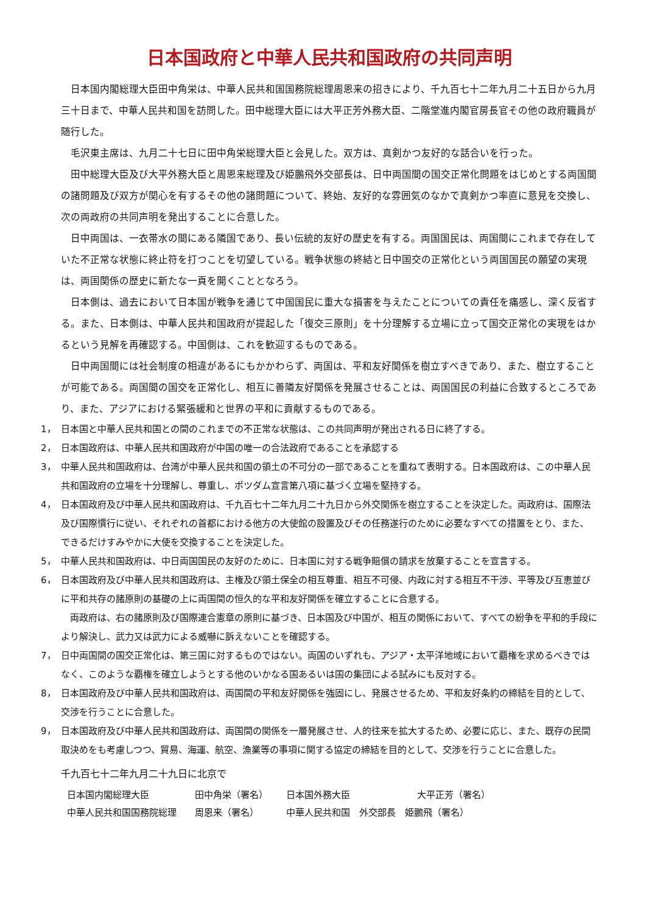日本国政府と中華人民共和国政府の共同声明
日本国内閣総理大臣田中角栄は、中華人民共和国国務院総理周恩来の招きにより、千九百七十二年九月二十五日から九月三十日まで、中華人民共和国を訪問した。田中総理大臣には大平正芳外務大臣、二階堂進内閣官房長官その他の政府職員が随行した。
毛沢東主席は、九月二十七日に田中角栄総理大臣と会見した。双方は、真剣かつ友好的な話合いを行った。
田中総理大臣及び大平外務大臣と周恩来総理及び姫鵬飛外交部長は、日中両国間の国交正常化問題をはじめとする両国間の諸問題及び双方が関心を有するその他の諸問題について、終始、友好的な雰囲気のなかで真剣かつ率直に意見を交換し、次の両政府の共同声明を発出することに合意した。
日中両国は、一衣帯水の間にある隣国であり、長い伝統的友好の歴史を有する。両国国民は、両国間にこれまで存在していた不正常な状態に終止符を打つことを切望している。戦争状態の終結と日中国交の正常化という両国国民の願望の実現は、両国関係の歴史に新たな一頁を開くこととなろう。
日本側は、過去において日本国が戦争を通じて中国国民に重大な損害を与えたことについての責任を痛感し、深く反省する。また、日本側は、中華人民共和国政府が提起した「復交三原則」を十分理解する立場に立って国交正常化の実現をはかるという見解を再確認する。中国側は、これを歓迎するものである。
日中両国間には社会制度の相違があるにもかかわらず、両国は、平和友好関係を樹立すべきであり、また、樹立することが可能である。両国間の国交を正常化し、相互に善隣友好関係を発展させることは、両国国民の利益に合致するところであり、また、アジアにおける緊張緩和と世界の平和に貢献するものである。
1， 日本国と中華人民共和国との間のこれまでの不正常な状態は、この共同声明が発出される日に終了する。
2， 日本国政府は、中華人民共和国政府が中国の唯一の合法政府であることを承認する
3， 中華人民共和国政府は、台湾が中華人民共和国の領土の不可分の一部であることを重ねて表明する。日本国政府は、この中華人民共和国政府の立場を十分理解し、尊重し、ポツダム宣言第八項に基づく立場を堅持する。
4， 日本国政府及び中華人民共和国政府は、千九百七十二年九月二十九日から外交関係を樹立することを決定した。両政府は、国際法及び国際慣行に従い、それぞれの首都における他方の大使館の設置及びその任務遂行のために必要なすべての措置をとり、また、できるだけすみやかに大使を交換することを決定した。
5， 中華人民共和国政府は、中日両国国民の友好のために、日本国に対する戦争賠償の請求を放棄することを宣言する。
6， 日本国政府及び中華人民共和国政府は、主権及び領土保全の相互尊重、相互不可侵、内政に対する相互不干渉、平等及び互恵並びに平和共存の諸原則の基礎の上に両国間の恒久的な平和友好関係を確立することに合意する。
両政府は、右の諸原則及び国際連合憲章の原則に基づき、日本国及び中国が、相互の関係において、すべての紛争を平和的手段により解決し、武力又は武力による威嚇に訴えないことを確認する。
7， 日中両国間の国交正常化は、第三国に対するものではない。両国のいずれも、アジア・太平洋地域において覇権を求めるべきではなく、このような覇権を確立しようとする他のいかなる国あるいは国の集団による試みにも反対する。
8， 日本国政府及び中華人民共和国政府は、両国間の平和友好関係を強固にし、発展させるため、平和友好条約の締結を目的として、交渉を行うことに合意した。
9， 日本国政府及び中華人民共和国政府は、両国間の関係を一層発展させ、人的往来を拡大するため、必要に応じ、また、既存の民間取決めをも考慮しつつ、貿易、海運、航空、漁業等の事項に関する協定の締結を目的として、交渉を行うことに合意した。
千九百七十二年九月二十九日に北京で
| 日本国内閣総理大臣 | 田中角栄（署名） | 日本国外務大臣 | 大平正芳（署名） |
| 中華人民共和国国務院総理 | 周恩来（署名） | 中華人民共和国 外交部長 姫鵬飛（署名） | |